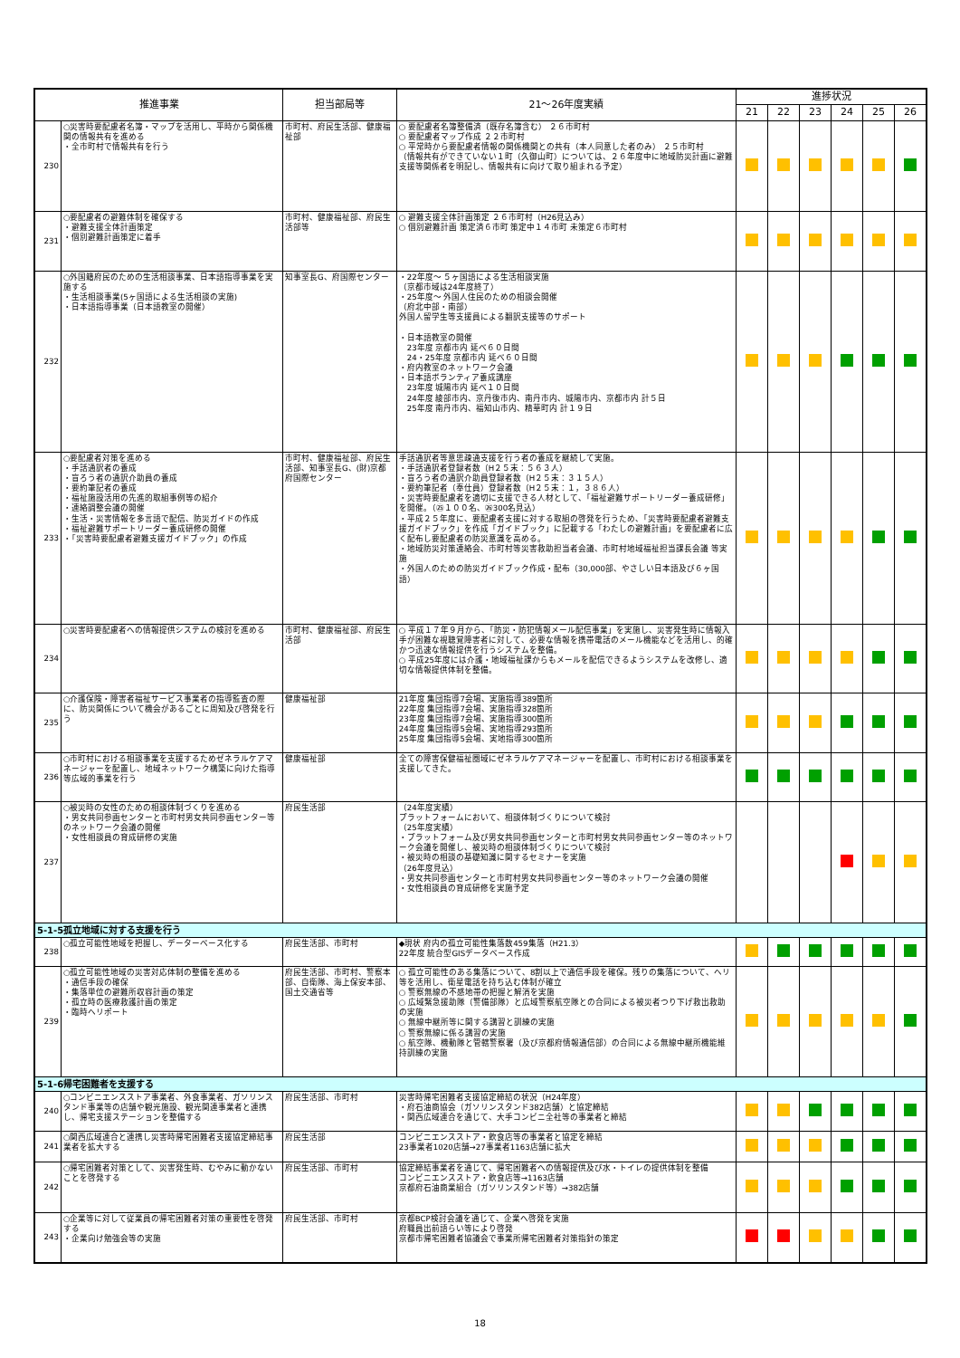| 推進事業 | | 担当部局等 | 21～26年度実績 | 進捗状況 | | | | | |
| --- | --- | --- | --- | --- | --- | --- | --- | --- | --- |
| | | | | 21 | 22 | 23 | 24 | 25 | 26 |
| 230 | ○災害時要配慮者名簿・マップを活用し、平時から関係機関の情報共有を進める ・全市町村で情報共有を行う | 市町村、府民生活部、健康福祉部 | ○ 要配慮者名簿整備済（既存名簿含む） ２６市町村 ○ 要配慮者マップ作成 ２２市町村 ○ 平常時から要配慮者情報の関係機関との共有（本人同意した者のみ） ２５市町村 （情報共有ができていない１町（久御山町）については、２６年度中に地域防災計画に避難支援等関係者を明記し、情報共有に向けて取り組まれる予定） | | | | | | |
| 231 | ○要配慮者の避難体制を確保する ・避難支援全体計画策定 ・個別避難計画策定に着手 | 市町村、健康福祉部、府民生活部等 | ○ 避難支援全体計画策定 ２６市町村（H26見込み） ○ 個別避難計画 策定済６市町 策定中１４市町 未策定６市町村 | | | | | | |
| 232 | ○外国籍府民のための生活相談事業、日本語指導事業を実施する ・生活相談事業(5ヶ国語による生活相談の実施) ・日本語指導事業（日本語教室の開催） | 知事室長G、府国際センター | ・22年度～ ５ヶ国語による生活相談実施 （京都市域は24年度終了） ・25年度～ 外国人住民のための相談会開催 （府北中部・南部） 外国人留学生等支援員による翻訳支援等のサポート ・日本語教室の開催 23年度 京都市内 延べ６０日間 24・25年度 京都市内 延べ６０日間 ・府内教室のネットワーク会議 ・日本語ボランティア養成講座 23年度 城陽市内 延べ１０日間 24年度 綾部市内、京丹後市内、南丹市内、城陽市内、京都市内 計５日 25年度 南丹市内、福知山市内、精華町内 計１９日 | | | | | | |
| 233 | ○要配慮者対策を進める ・手話通訳者の養成 ・盲ろう者の通訳介助員の養成 ・要約筆記者の養成 ・福祉施設活用の先進的取組事例等の紹介 ・連絡調整会議の開催 ・生活・災害情報を多言語で配信、防災ガイドの作成 ・福祉避難サポートリーダー養成研修の開催 ・「災害時要配慮者避難支援ガイドブック」の作成 | 市町村、健康福祉部、府民生活部、知事室長G、(財)京都府国際センター | 手話通訳者等意思疎通支援を行う者の養成を継続して実施。 ・手話通訳者登録者数（H２５末：５６３人） ・盲ろう者の通訳介助員登録者数（H２５末：３１５人） ・要約筆記者（奉仕員）登録者数（H２５末：１，３８６人） ・災害時要配慮者を適切に支援できる人材として、「福祉避難サポートリーダー養成研修」を開催。（㉕１００名、㉖300名見込） ・平成２５年度に、要配慮者支援に対する取組の啓発を行うため、「災害時要配慮者避難支援ガイドブック」を作成「ガイドブック」に記載する「わたしの避難計画」を要配慮者に広く配布し要配慮者の防災意識を高める。 ・地域防災対策連絡会、市町村等災害救助担当者会議、市町村地域福祉担当課長会議 等実施 ・外国人のための防災ガイドブック作成・配布（30,000部、やさしい日本語及び６ヶ国語） | | | | | | |
| 234 | ○災害時要配慮者への情報提供システムの検討を進める | 市町村、健康福祉部、府民生活部 | ○ 平成１７年９月から、「防災・防犯情報メール配信事業」を実施し、災害発生時に情報入手が困難な視聴覚障害者に対して、必要な情報を携帯電話のメール機能などを活用し、的確かつ迅速な情報提供を行うシステムを整備。 ○ 平成25年度には介護・地域福祉課からもメールを配信できるようシステムを改修し、適切な情報提供体制を整備。 | | | | | | |
| 235 | ○介護保険・障害者福祉サービス事業者の指導監査の際に、防災関係について機会があるごとに周知及び啓発を行う | 健康福祉部 | 21年度 集団指導7会場、実施指導389箇所 22年度 集団指導7会場、実施指導328箇所 23年度 集団指導7会場、実施指導300箇所 24年度 集団指導5会場、実地指導293箇所 25年度 集団指導5会場、実地指導300箇所 | | | | | | |
| 236 | ○市町村における相談事業を支援するためゼネラルケアマネージャーを配置し、地域ネットワーク構築に向けた指導等広域的事業を行う | 健康福祉部 | 全ての障害保健福祉圏域にゼネラルケアマネージャーを配置し、市町村における相談事業を支援してきた。 | | | | | | |
| 237 | ○被災時の女性のための相談体制づくりを進める ・男女共同参画センターと市町村男女共同参画センター等のネットワーク会議の開催 ・女性相談員の育成研修の実施 | 府民生活部 | （24年度実績） プラットフォームにおいて、相談体制づくりについて検討 （25年度実績） ・プラットフォーム及び男女共同参画センターと市町村男女共同参画センター等のネットワーク会議を開催し、被災時の相談体制づくりについて検討 ・被災時の相談の基礎知識に関するセミナーを実施 （26年度見込） ・男女共同参画センターと市町村男女共同参画センター等のネットワーク会議の開催 ・女性相談員の育成研修を実施予定 | | | | | | |
| 5-1-5孤立地域に対する支援を行う | | | | | | | | | |
| 238 | ○孤立可能性地域を把握し、データーベース化する | 府民生活部、市町村 | ◆現状 府内の孤立可能性集落数459集落（H21.3） 22年度 統合型GISデータベース作成 | | | | | | |
| 239 | ○孤立可能性地域の災害対応体制の整備を進める ・通信手段の確保 ・集落単位の避難所収容計画の策定 ・孤立時の医療救護計画の策定 ・臨時ヘリポート | 府民生活部、市町村、警察本部、自衛隊、海上保安本部、国土交通省等 | ○ 孤立可能性のある集落について、8割以上で通信手段を確保。残りの集落について、ヘリ等を活用し、衛星電話を持ち込む体制が確立 ○ 警察無線の不感地帯の把握と解消を実施 ○ 広域緊急援助隊（警備部隊）と広域警察航空隊との合同による被災者つり下げ救出救助の実施 ○ 無線中継所等に関する講習と訓練の実施 ○ 警察無線に係る講習の実施 ○ 航空隊、機動隊と管轄警察署（及び京都府情報通信部）の合同による無線中継所機能維持訓練の実施 | | | | | | |
| 5-1-6帰宅困難者を支援する | | | | | | | | | |
| 240 | ○コンビニエンスストア事業者、外食事業者、ガソリンスタンド事業等の店舗や観光施設、観光関連事業者と連携し、帰宅支援ステーションを整備する | 府民生活部、市町村 | 災害時帰宅困難者支援協定締結の状況（H24年度） ・府石油商協会（ガソリンスタンド382店舗）と協定締結 ・関西広域連合を通じて、大手コンビニ全社等の事業者と締結 | | | | | | |
| 241 | ○関西広域連合と連携し災害時帰宅困難者支援協定締結事業者を拡大する | 府民生活部 | コンビニエンスストア・飲食店等の事業者と協定を締結 23事業者1020店舗→27事業者1163店舗に拡大 | | | | | | |
| 242 | ○帰宅困難者対策として、災害発生時、むやみに動かないことを啓発する | 府民生活部、市町村 | 協定締結事業者を通じて、帰宅困難者への情報提供及び水・トイレの提供体制を整備 コンビニエンスストア・飲食店等→1163店舗 京都府石油商業組合（ガソリンスタンド等）→382店舗 | | | | | | |
| 243 | ○企業等に対して従業員の帰宅困難者対策の重要性を啓発する ・企業向け勉強会等の実施 | 府民生活部、市町村 | 京都BCP検討会議を通じて、企業へ啓発を実施 府職員出前語らい等により啓発 京都市帰宅困難者協議会で事業所帰宅困難者対策指針の策定 | | | | | | |
18